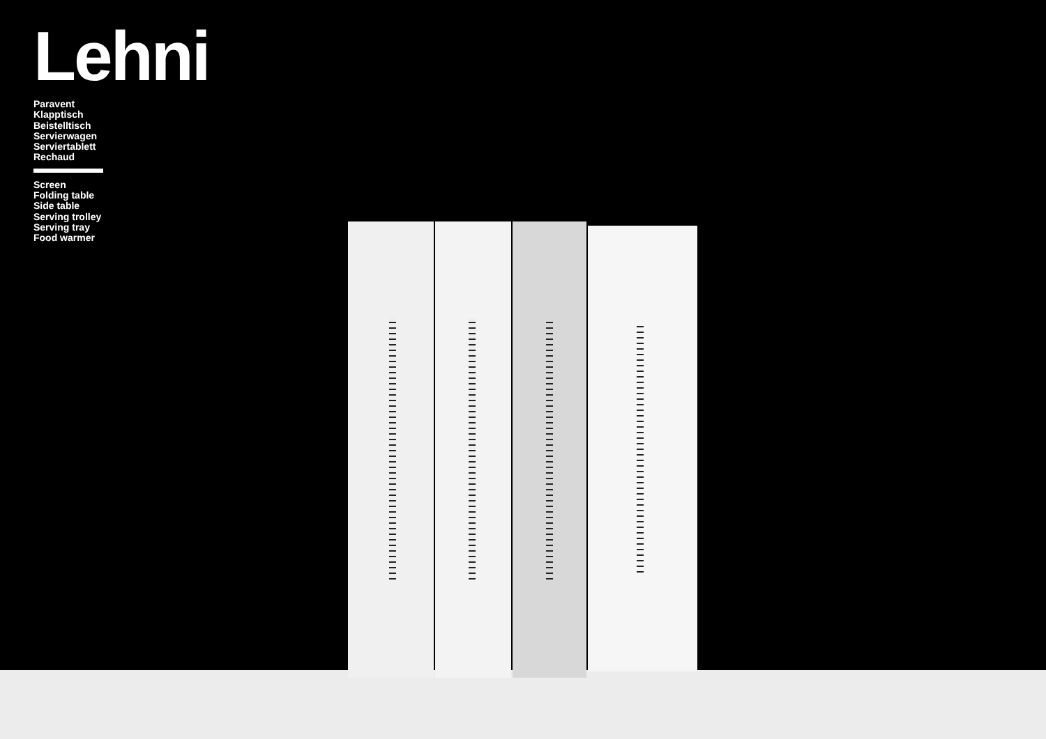Lehni
Paravent
Klapptisch
Beistelltisch
Servierwagen
Serviertablett
Rechaud
Screen
Folding table
Side table
Serving trolley
Serving tray
Food warmer